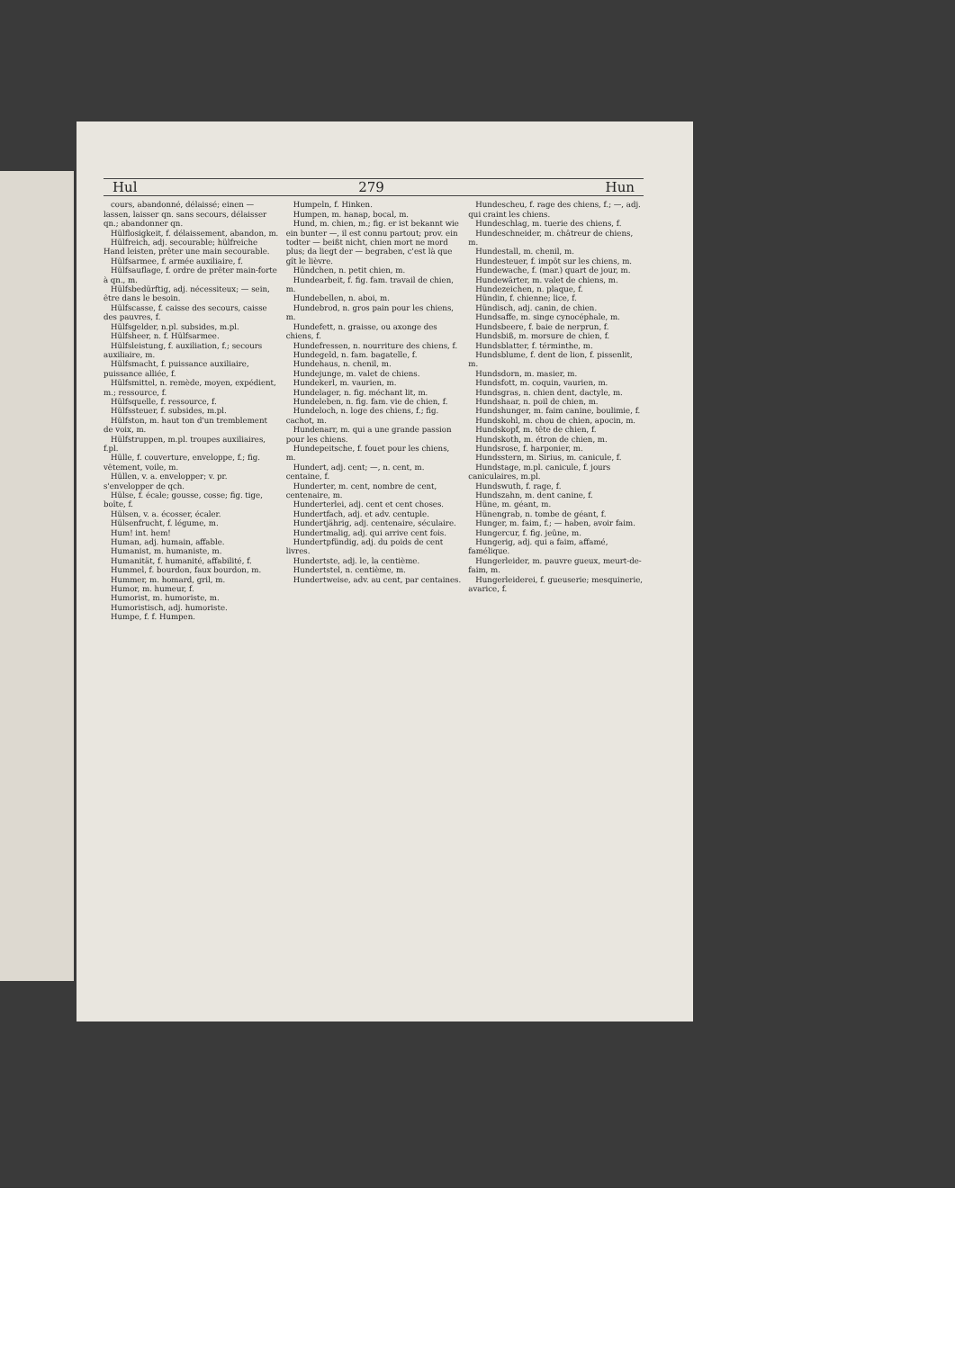Hul 279 Hun
cours, abandonné, délaissé; einen — lassen, laisser qn. sans secours, délaisser qn.; abandonner qn.
Hülflosigkeit, f. délaissement, abandon, m.
Hülfreich, adj. secourable; hülfreiche Hand leisten, prêter une main secourable.
Hülfsarmee, f. armée auxiliaire, f.
Hülfsauflage, f. ordre de prêter main-forte à qn., m.
Hülfsbedürftig, adj. nécessiteux; — sein, être dans le besoin.
Hülfscasse, f. caisse des secours, caisse des pauvres, f.
Hülfsgelder, n.pl. subsides, m.pl.
Hülfsheer, n. f. Hülfsarmee.
Hülfsleistung, f. auxiliation, f.; secours auxiliaire, m.
Hülfsmacht, f. puissance auxiliaire, puissance alliée, f.
Hülfsmittel, n. remède, moyen, expédient, m.; ressource, f.
Hülfsquelle, f. ressource, f.
Hülfssteuer, f. subsides, m.pl.
Hülfston, m. haut ton d'un tremblement de voix, m.
Hülfstruppen, m.pl. troupes auxiliaires, f.pl.
Hülle, f. couverture, enveloppe, f.; fig. vêtement, voile, m.
Hüllen, v. a. envelopper; v. pr. s'envelopper de qch.
Hülse, f. écale; gousse, cosse; fig. tige, boîte, f.
Hülsen, v. a. écosser, écaler.
Hülsenfrucht, f. légume, m.
Hum! int. hem!
Human, adj. humain, affable.
Humanist, m. humaniste, m.
Humanität, f. humanité, affabilité, f.
Hummel, f. bourdon, faux bourdon, m.
Hummer, m. homard, gril, m.
Humor, m. humeur, f.
Humorist, m. humoriste, m.
Humoristisch, adj. humoriste.
Humpe, f. f. Humpen.
Humpeln, f. Hinken.
Humpen, m. hanap, bocal, m.
Hund, m. chien, m.; fig. er ist bekannt wie ein bunter —, il est connu partout; prov. ein todter — beißt nicht, chien mort ne mord plus; da liegt der — begraben, c'est là que gît le lièvre.
Hündchen, n. petit chien, m.
Hundearbeit, f. fig. fam. travail de chien, m.
Hundebellen, n. aboi, m.
Hundebrod, n. gros pain pour les chiens, m.
Hundefett, n. graisse, ou axonge des chiens, f.
Hundefressen, n. nourriture des chiens, f.
Hundegeld, n. fam. bagatelle, f.
Hundehaus, n. chenil, m.
Hundejunge, m. valet de chiens.
Hundekerl, m. vaurien, m.
Hundelager, n. fig. méchant lit, m.
Hundeleben, n. fig. fam. vie de chien, f.
Hundeloch, n. loge des chiens, f.; fig. cachot, m.
Hundenarr, m. qui a une grande passion pour les chiens.
Hundepeitsche, f. fouet pour les chiens, m.
Hundert, adj. cent; —, n. cent, m. centaine, f.
Hunderter, m. cent, nombre de cent, centenaire, m.
Hunderterlei, adj. cent et cent choses.
Hundertfach, adj. et adv. centuple.
Hundertjährig, adj. centenaire, séculaire.
Hundertmalig, adj. qui arrive cent fois.
Hundertpfündig, adj. du poids de cent livres.
Hundertste, adj. le, la centième.
Hundertstel, n. centième, m.
Hundertweise, adv. au cent, par centaines.
Hundescheu, f. rage des chiens, f.; —, adj. qui craint les chiens.
Hundeschlag, m. tuerie des chiens, f.
Hundeschneider, m. châtreur de chiens, m.
Hundestall, m. chenil, m.
Hundesteuer, f. impôt sur les chiens, m.
Hundewache, f. (mar.) quart de jour, m.
Hundewärter, m. valet de chiens, m.
Hundezeichen, n. plaque, f.
Hündin, f. chienne; lice, f.
Hündisch, adj. canin, de chien.
Hundsaffe, m. singe cynocéphale, m.
Hundsbeere, f. baie de nerprun, f.
Hundsbiß, m. morsure de chien, f.
Hundsblatter, f. términthe, m.
Hundsblume, f. dent de lion, f. pissenlit, m.
Hundsdorn, m. masier, m.
Hundsfott, m. coquin, vaurien, m.
Hundsgras, n. chien dent, dactyle, m.
Hundshaar, n. poil de chien, m.
Hundshunger, m. faim canine, boulimie, f.
Hundskohl, m. chou de chien, apocin, m.
Hundskopf, m. tête de chien, f.
Hundskoth, m. étron de chien, m.
Hundsrose, f. harponier, m.
Hundsstern, m. Sirius, m. canicule, f.
Hundstage, m.pl. canicule, f. jours caniculaires, m.pl.
Hundswuth, f. rage, f.
Hundszahn, m. dent canine, f.
Hüne, m. géant, m.
Hünengrab, n. tombe de géant, f.
Hunger, m. faim, f.; — haben, avoir faim.
Hungercur, f. fig. jeûne, m.
Hungerig, adj. qui a faim, affamé, famélique.
Hungerleider, m. pauvre gueux, meurt-de-faim, m.
Hungerleiderei, f. gueuserie; mesquinerie, avarice, f.